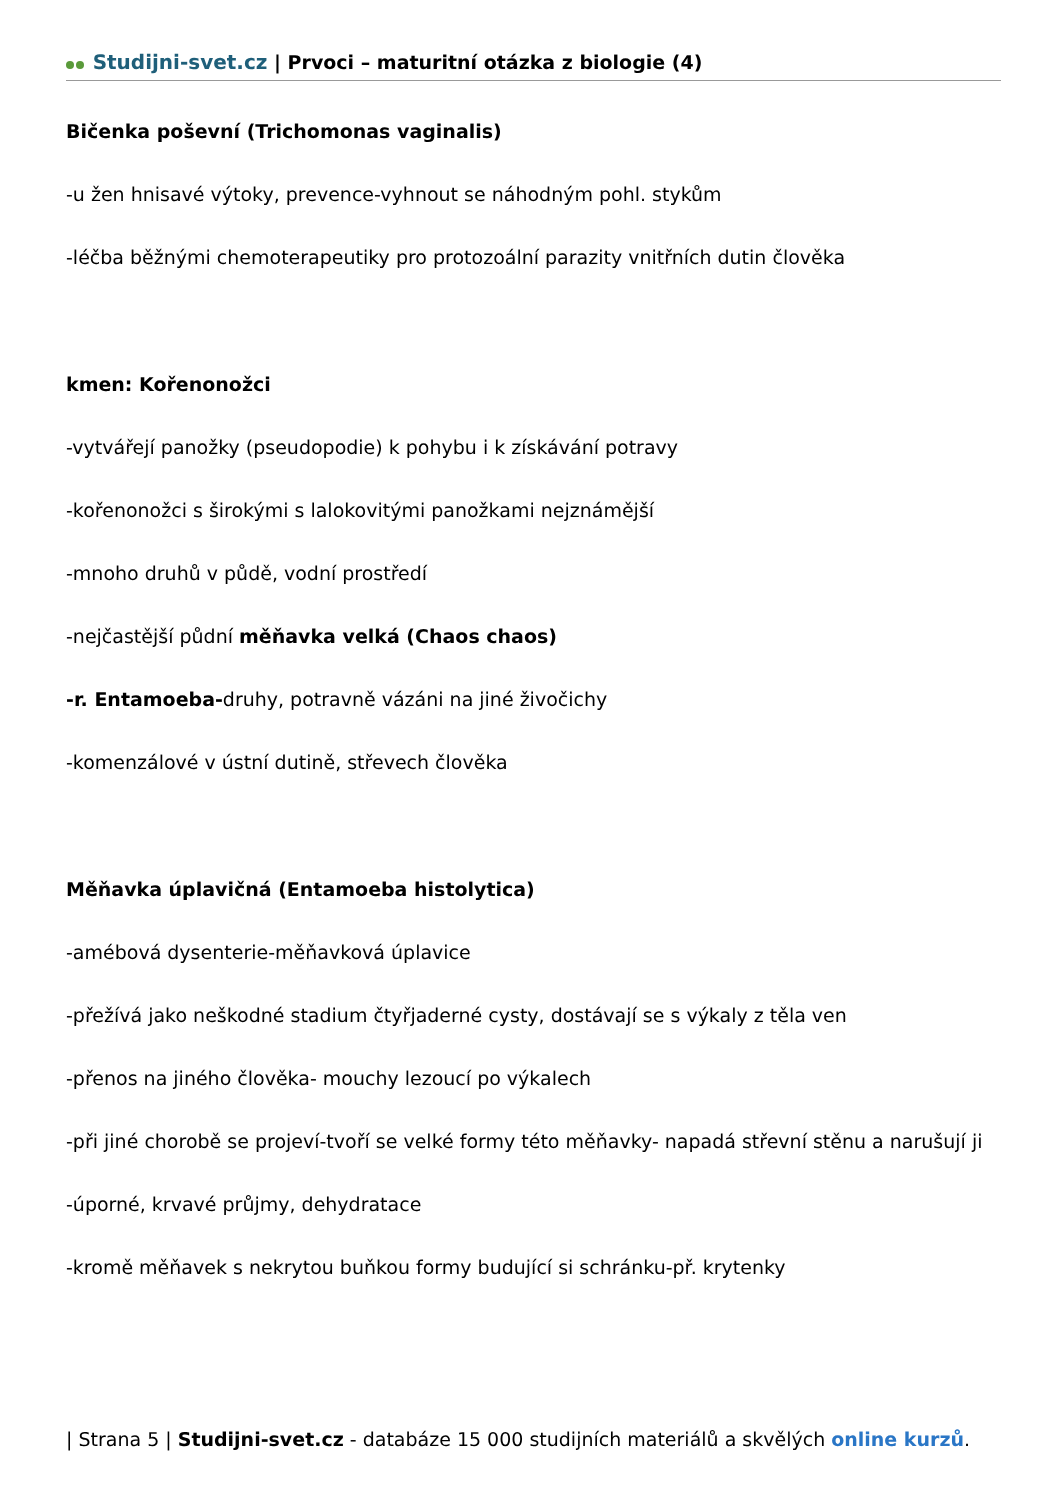Studijni-svet.cz | Prvoci – maturitní otázka z biologie (4)
Bičenka poševní (Trichomonas vaginalis)
-u žen hnisavé výtoky, prevence-vyhnout se náhodným pohl. stykům
-léčba běžnými chemoterapeutiky pro protozoální parazity vnitřních dutin člověka
kmen: Kořenonožci
-vytvářejí panožky (pseudopodie) k pohybu i k získávání potravy
-kořenonožci s širokými s lalokovitými panožkami nejznámější
-mnoho druhů v půdě, vodní prostředí
-nejčastější půdní měňavka velká (Chaos chaos)
-r. Entamoeba-druhy, potravně vázáni na jiné živočichy
-komenzálové v ústní dutině, střevech člověka
Měňavka úplavičná (Entamoeba histolytica)
-amébová dysenterie-měňavková úplavice
-přežívá jako neškodné stadium čtyřjaderné cysty, dostávají se s výkaly z těla ven
-přenos na jiného člověka- mouchy lezoucí po výkalech
-při jiné chorobě se projeví-tvoří se velké formy této měňavky- napadá střevní stěnu a narušují ji
-úporné, krvavé průjmy, dehydratace
-kromě měňavek s nekrytou buňkou formy budující si schránku-př. krytenky
| Strana 5 | Studijni-svet.cz - databáze 15 000 studijních materiálů a skvělých online kurzů.